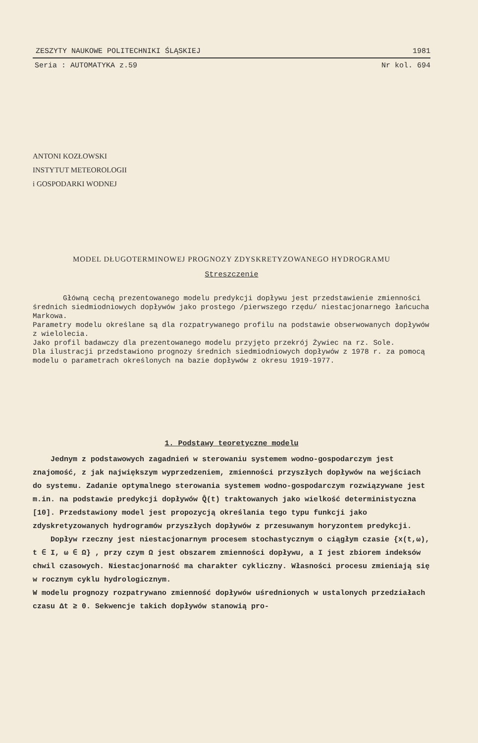ZESZYTY NAUKOWE POLITECHNIKI ŚLĄSKIEJ 1981
Seria : AUTOMATYKA z.59 Nr kol. 694
ANTONI KOZŁOWSKI
INSTYTUT METEOROLOGII
i GOSPODARKI WODNEJ
MODEL DŁUGOTERMINOWEJ PROGNOZY ZDYSKRETYZOWANEGO HYDROGRAMU
Streszczenie
Główną cechą prezentowanego modelu predykcji dopływu jest przedstawienie zmienności średnich siedmiodniowych dopływów jako prostego /pierwszego rzędu/ niestacjonarnego łańcucha Markowa.
Parametry modelu określane są dla rozpatrywanego profilu na podstawie obserwowanych dopływów z wielolecia.
Jako profil badawczy dla prezentowanego modelu przyjęto przekrój Żywiec na rz. Sole.
Dla ilustracji przedstawiono prognozy średnich siedmiodniowych dopływów z 1978 r. za pomocą modelu o parametrach określonych na bazie dopływów z okresu 1919-1977.
1. Podstawy teoretyczne modelu
Jednym z podstawowych zagadnień w sterowaniu systemem wodno-gospodarczym jest znajomość, z jak największym wyprzedzeniem, zmienności przyszłych dopływów na wejściach do systemu. Zadanie optymalnego sterowania systemem wodno-gospodarczym rozwiązywane jest m.in. na podstawie predykcji dopływów Q̂(t) traktowanych jako wielkość deterministyczna [10]. Przedstawiony model jest propozycją określania tego typu funkcji jako zdyskretyzowanych hydrogramów przyszłych dopływów z przesuwanym horyzontem predykcji.
Dopływ rzeczny jest niestacjonarnym procesem stochastycznym o ciągłym czasie {x(t,ω), t ∈ I, ω ∈ Ω} , przy czym Ω jest obszarem zmienności dopływu, a I jest zbiorem indeksów chwil czasowych. Niestacjonarność ma charakter cykliczny. Własności procesu zmieniają się w rocznym cyklu hydrologicznym.
W modelu prognozy rozpatrywano zmienność dopływów uśrednionych w ustalonych przedziałach czasu Δt ≥ 0. Sekwencje takich dopływów stanowią pro-